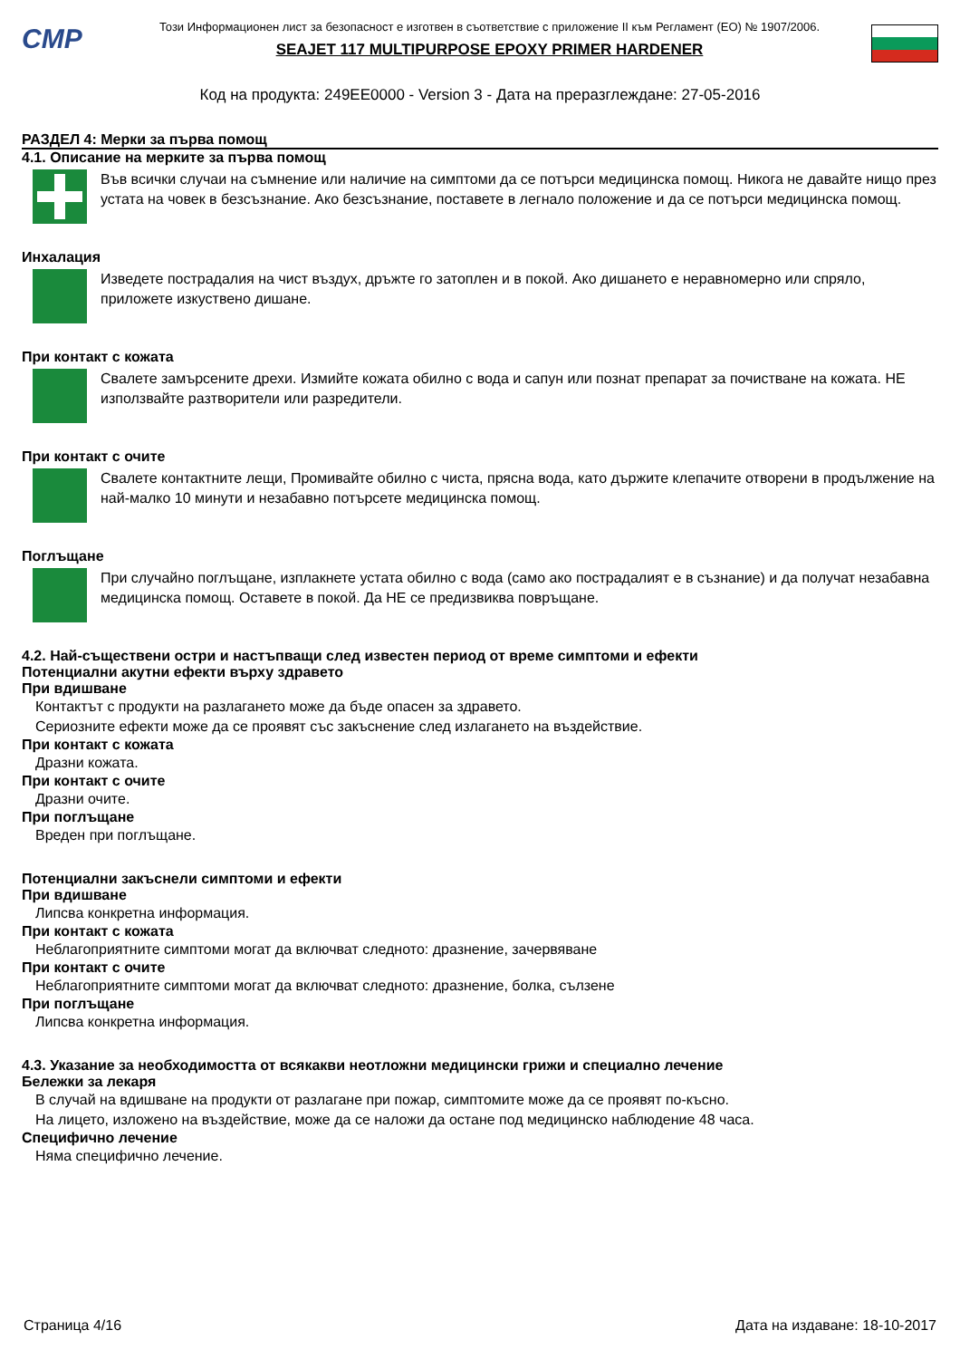CMP
Този Информационен лист за безопасност е изготвен в съответствие с приложение II към Регламент (ЕО) № 1907/2006.
SEAJET 117 MULTIPURPOSE EPOXY PRIMER HARDENER
Код на продукта: 249EE0000 - Version 3 - Дата на преразглеждане: 27-05-2016
РАЗДЕЛ 4: Мерки за първа помощ
4.1. Описание на мерките за първа помощ
Във всички случаи на съмнение или наличие на симптоми да се потърси медицинска помощ. Никога не давайте нищо през устата на човек в безсъзнание. Ако безсъзнание, поставете в легнало положение и да се потърси медицинска помощ.
Инхалация
Изведете пострадалия на чист въздух, дръжте го затоплен и в покой. Ако дишането е неравномерно или спряло, приложете изкуствено дишане.
При контакт с кожата
Свалете замърсените дрехи. Измийте кожата обилно с вода и сапун или познат препарат за почистване на кожата. НЕ използвайте разтворители или разредители.
При контакт с очите
Свалете контактните лещи, Промивайте обилно с чиста, прясна вода, като държите клепачите отворени в продължение на най-малко 10 минути и незабавно потърсете медицинска помощ.
Поглъщане
При случайно поглъщане, изплакнете устата обилно с вода (само ако пострадалият е в съзнание) и да получат незабавна медицинска помощ. Оставете в покой. Да НЕ се предизвиква повръщане.
4.2. Най-съществени остри и настъпващи след известен период от време симптоми и ефекти
Потенциални акутни ефекти върху здравето
При вдишване
Контактът с продукти на разлагането може да бъде опасен за здравето.
Сериозните ефекти може да се проявят със закъснение след излагането на въздействие.
При контакт с кожата
Дразни кожата.
При контакт с очите
Дразни очите.
При поглъщане
Вреден при поглъщане.
Потенциални закъснели симптоми и ефекти
При вдишване
Липсва конкретна информация.
При контакт с кожата
Неблагоприятните симптоми могат да включват следното: дразнение, зачервяване
При контакт с очите
Неблагоприятните симптоми могат да включват следното: дразнение, болка, сълзене
При поглъщане
Липсва конкретна информация.
4.3. Указание за необходимостта от всякакви неотложни медицински грижи и специално лечение
Бележки за лекаря
В случай на вдишване на продукти от разлагане при пожар, симптомите може да се проявят по-късно.
На лицето, изложено на въздействие, може да се наложи да остане под медицинско наблюдение 48 часа.
Специфично лечение
Няма специфично лечение.
Страница 4/16 Дата на издаване: 18-10-2017